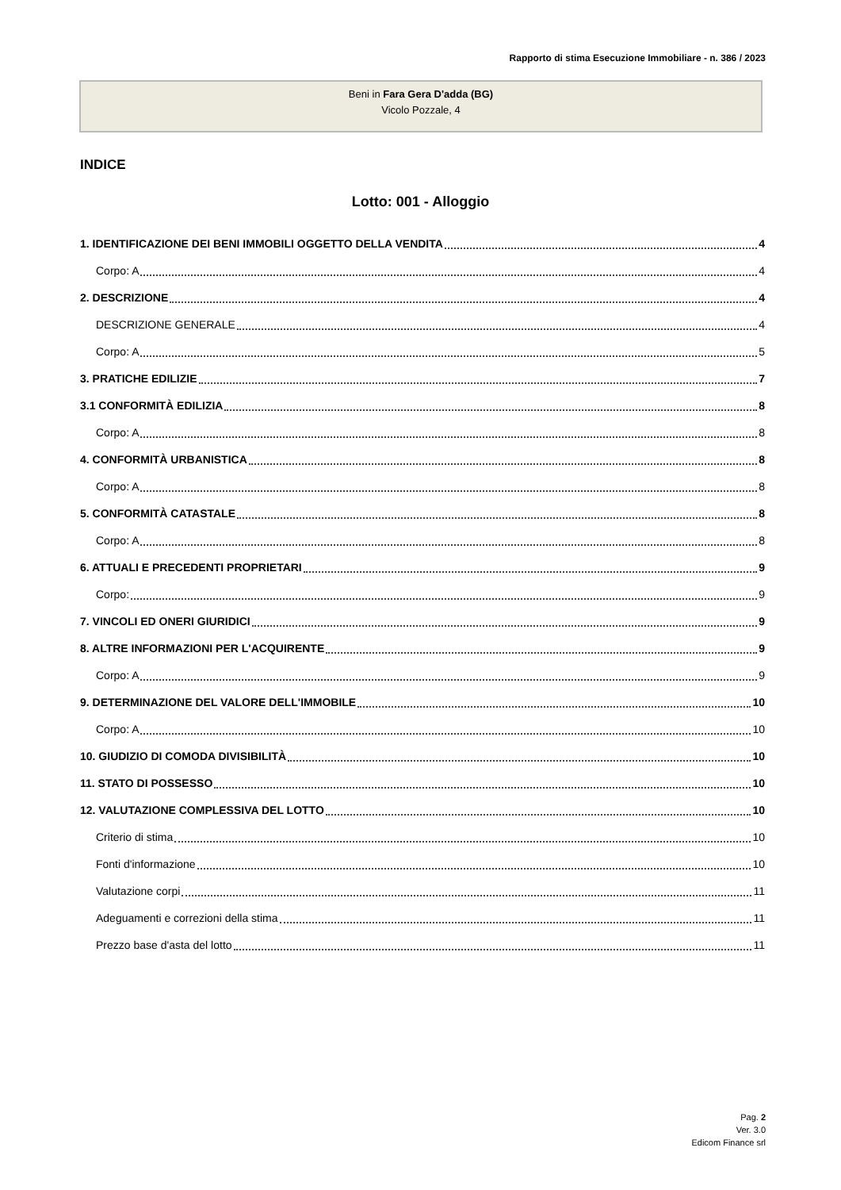Rapporto di stima Esecuzione Immobiliare - n. 386 / 2023
Beni in Fara Gera D'adda (BG)
Vicolo Pozzale, 4
INDICE
Lotto: 001 - Alloggio
1. IDENTIFICAZIONE DEI BENI IMMOBILI OGGETTO DELLA VENDITA 4
Corpo: A 4
2. DESCRIZIONE 4
DESCRIZIONE GENERALE 4
Corpo: A 5
3. PRATICHE EDILIZIE 7
3.1 CONFORMITÀ EDILIZIA 8
Corpo: A 8
4. CONFORMITÀ URBANISTICA 8
Corpo: A 8
5. CONFORMITÀ CATASTALE 8
Corpo: A 8
6. ATTUALI E PRECEDENTI PROPRIETARI 9
Corpo: 9
7. VINCOLI ED ONERI GIURIDICI 9
8. ALTRE INFORMAZIONI PER L'ACQUIRENTE 9
Corpo: A 9
9. DETERMINAZIONE DEL VALORE DELL'IMMOBILE 10
Corpo: A 10
10. GIUDIZIO DI COMODA DIVISIBILITÀ 10
11. STATO DI POSSESSO 10
12. VALUTAZIONE COMPLESSIVA DEL LOTTO 10
Criterio di stima 10
Fonti d'informazione 10
Valutazione corpi 11
Adeguamenti e correzioni della stima 11
Prezzo base d'asta del lotto 11
Pag. 2
Ver. 3.0
Edicom Finance srl